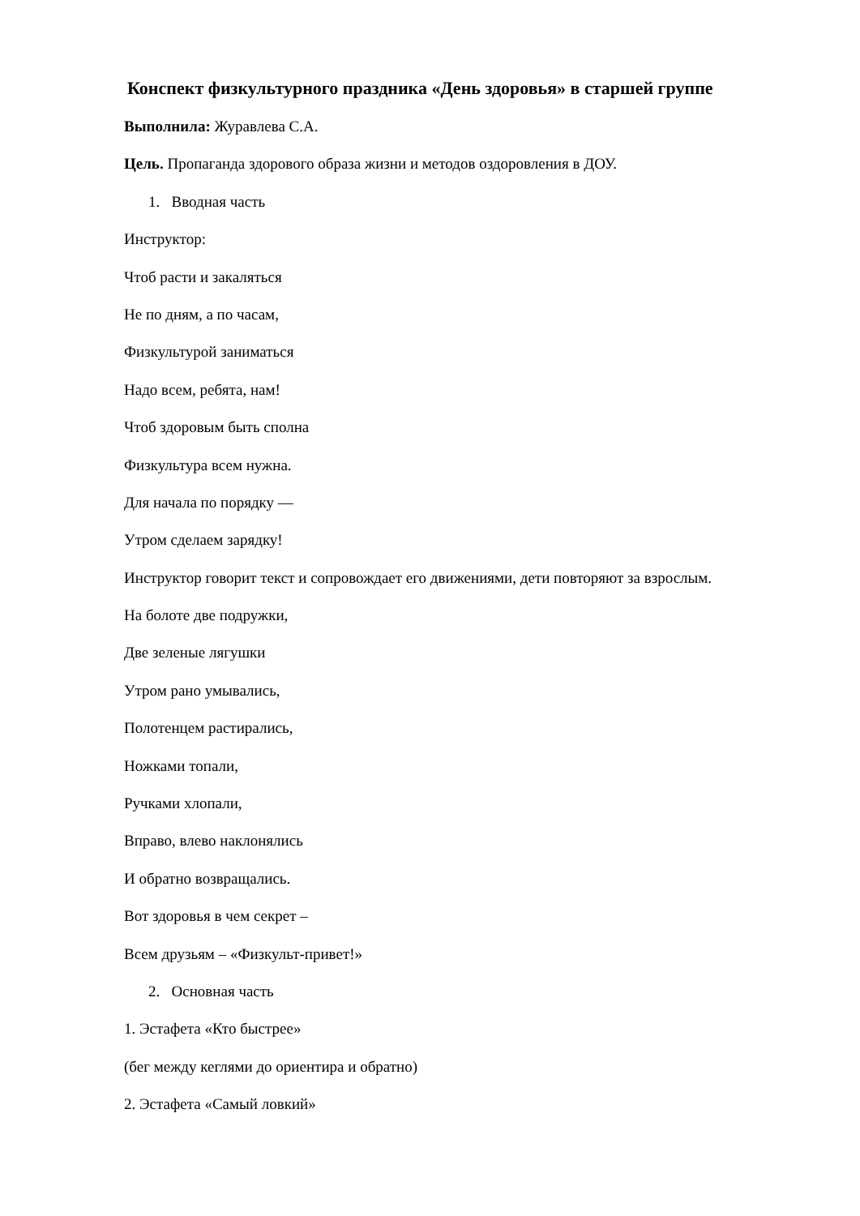Конспект физкультурного праздника «День здоровья» в старшей группе
Выполнила: Журавлева С.А.
Цель. Пропаганда здорового образа жизни и методов оздоровления в ДОУ.
1. Вводная часть
Инструктор:
Чтоб расти и закаляться
Не по дням, а по часам,
Физкультурой заниматься
Надо всем, ребята, нам!
Чтоб здоровым быть сполна
Физкультура всем нужна.
Для начала по порядку —
Утром сделаем зарядку!
Инструктор говорит текст и сопровождает его движениями, дети повторяют за взрослым.
На болоте две подружки,
Две зеленые лягушки
Утром рано умывались,
Полотенцем растирались,
Ножками топали,
Ручками хлопали,
Вправо, влево наклонялись
И обратно возвращались.
Вот здоровья в чем секрет –
Всем друзьям – «Физкульт-привет!»
2. Основная часть
1. Эстафета «Кто быстрее»
(бег между кеглями до ориентира и обратно)
2. Эстафета «Самый ловкий»